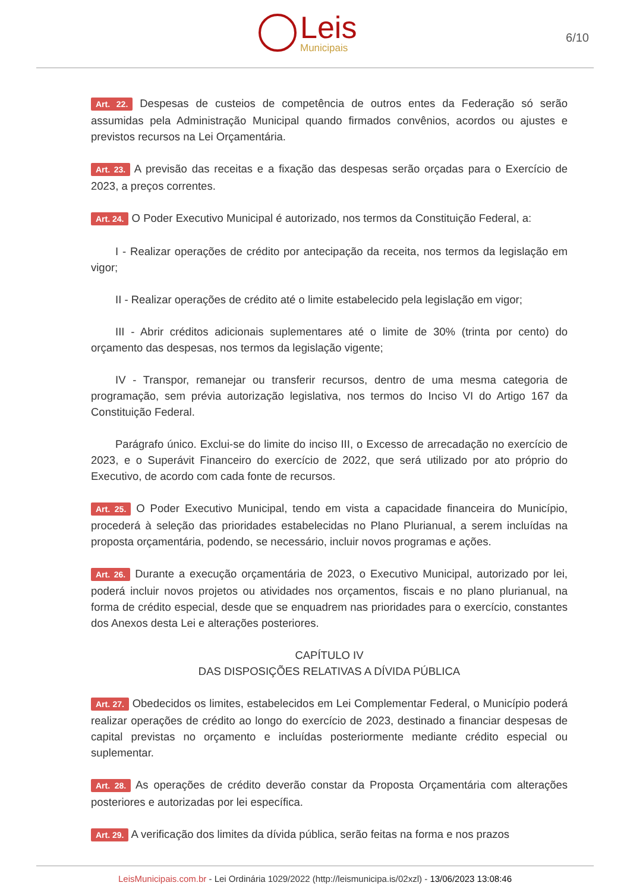Leis
Municipais
6/10
Art. 22. Despesas de custeios de competência de outros entes da Federação só serão assumidas pela Administração Municipal quando firmados convênios, acordos ou ajustes e previstos recursos na Lei Orçamentária.
Art. 23. A previsão das receitas e a fixação das despesas serão orçadas para o Exercício de 2023, a preços correntes.
Art. 24. O Poder Executivo Municipal é autorizado, nos termos da Constituição Federal, a:
I - Realizar operações de crédito por antecipação da receita, nos termos da legislação em vigor;
II - Realizar operações de crédito até o limite estabelecido pela legislação em vigor;
III - Abrir créditos adicionais suplementares até o limite de 30% (trinta por cento) do orçamento das despesas, nos termos da legislação vigente;
IV - Transpor, remanejar ou transferir recursos, dentro de uma mesma categoria de programação, sem prévia autorização legislativa, nos termos do Inciso VI do Artigo 167 da Constituição Federal.
Parágrafo único. Exclui-se do limite do inciso III, o Excesso de arrecadação no exercício de 2023, e o Superávit Financeiro do exercício de 2022, que será utilizado por ato próprio do Executivo, de acordo com cada fonte de recursos.
Art. 25. O Poder Executivo Municipal, tendo em vista a capacidade financeira do Município, procederá à seleção das prioridades estabelecidas no Plano Plurianual, a serem incluídas na proposta orçamentária, podendo, se necessário, incluir novos programas e ações.
Art. 26. Durante a execução orçamentária de 2023, o Executivo Municipal, autorizado por lei, poderá incluir novos projetos ou atividades nos orçamentos, fiscais e no plano plurianual, na forma de crédito especial, desde que se enquadrem nas prioridades para o exercício, constantes dos Anexos desta Lei e alterações posteriores.
CAPÍTULO IV
DAS DISPOSIÇÕES RELATIVAS A DÍVIDA PÚBLICA
Art. 27. Obedecidos os limites, estabelecidos em Lei Complementar Federal, o Município poderá realizar operações de crédito ao longo do exercício de 2023, destinado a financiar despesas de capital previstas no orçamento e incluídas posteriormente mediante crédito especial ou suplementar.
Art. 28. As operações de crédito deverão constar da Proposta Orçamentária com alterações posteriores e autorizadas por lei específica.
Art. 29. A verificação dos limites da dívida pública, serão feitas na forma e nos prazos
LeisMunicipais.com.br - Lei Ordinária 1029/2022 (http://leismunicipa.is/02xzl) - 13/06/2023 13:08:46